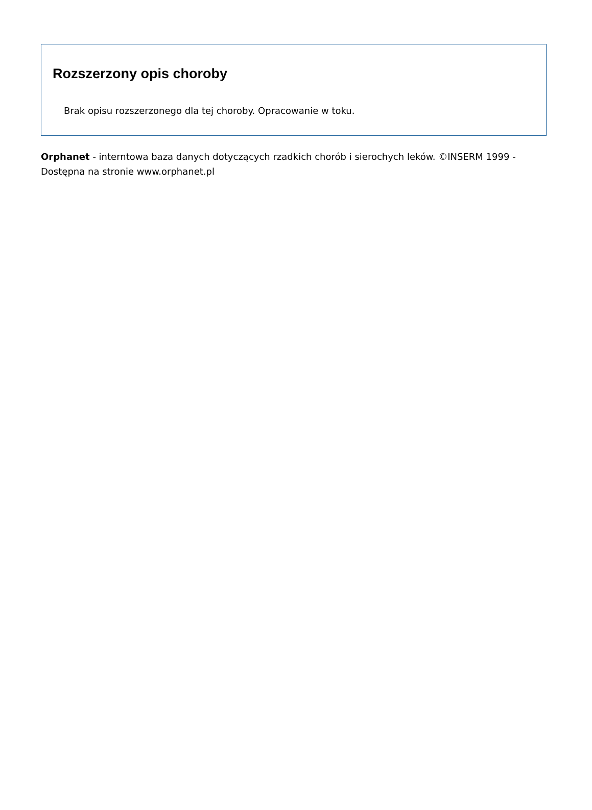Rozszerzony opis choroby
Brak opisu rozszerzonego dla tej choroby. Opracowanie w toku.
Orphanet - interntowa baza danych dotyczących rzadkich chorób i sierochych leków. ©INSERM 1999 - Dostępna na stronie www.orphanet.pl